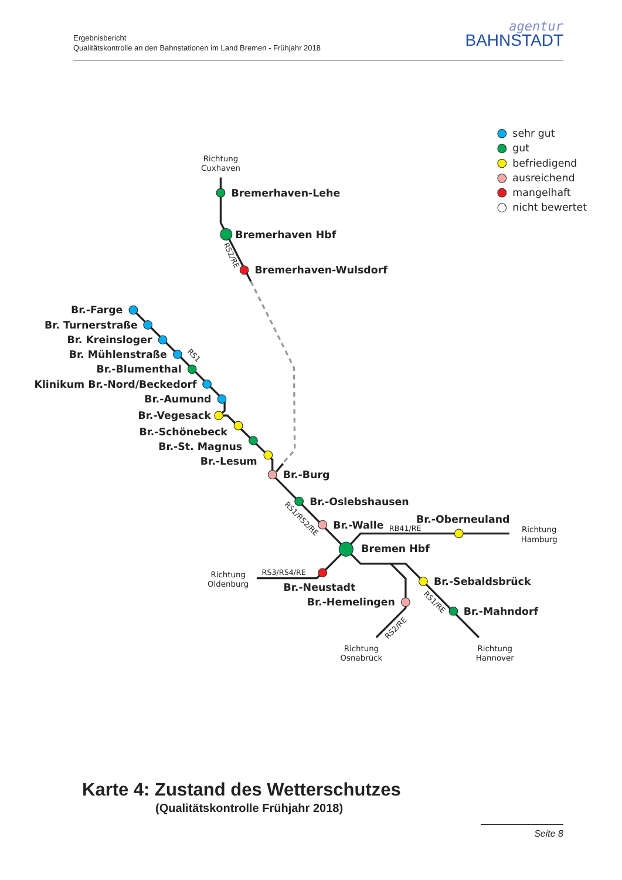Ergebnisbericht
Qualitätskontrolle an den Bahnstationen im Land Bremen - Frühjahr 2018
agentur
BAHNSTADT
sehr gut
gut
befriedigend
ausreichend
mangelhaft
nicht bewertet
Richtung
Cuxhaven
Richtung
Hamburg
Richtung
Oldenburg
Richtung
Osnabrück
Richtung
Hannover
RS2/RE
RS1
RS1/RS2/RE
RB41/RE
RS3/RS4/RE
RS1/RE
RS2/RE
Bremerhaven-Lehe
Bremerhaven Hbf
Bremerhaven-Wulsdorf
Br.-Farge
Br. Turnerstraße
Br. Kreinsloger
Br. Mühlenstraße
Br.-Blumenthal
Klinikum Br.-Nord/Beckedorf
Br.-Aumund
Br.-Vegesack
Br.-Schönebeck
Br.-St. Magnus
Br.-Lesum
Br.-Neustadt
Br.-Hemelingen
Br.-Burg
Br.-Oslebshausen
Br.-Walle
Br.-Oberneuland
Bremen Hbf
Br.-Sebaldsbrück
Br.-Mahndorf
Karte 4: Zustand des Wetterschutzes
(Qualitätskontrolle Frühjahr 2018)
Seite 8